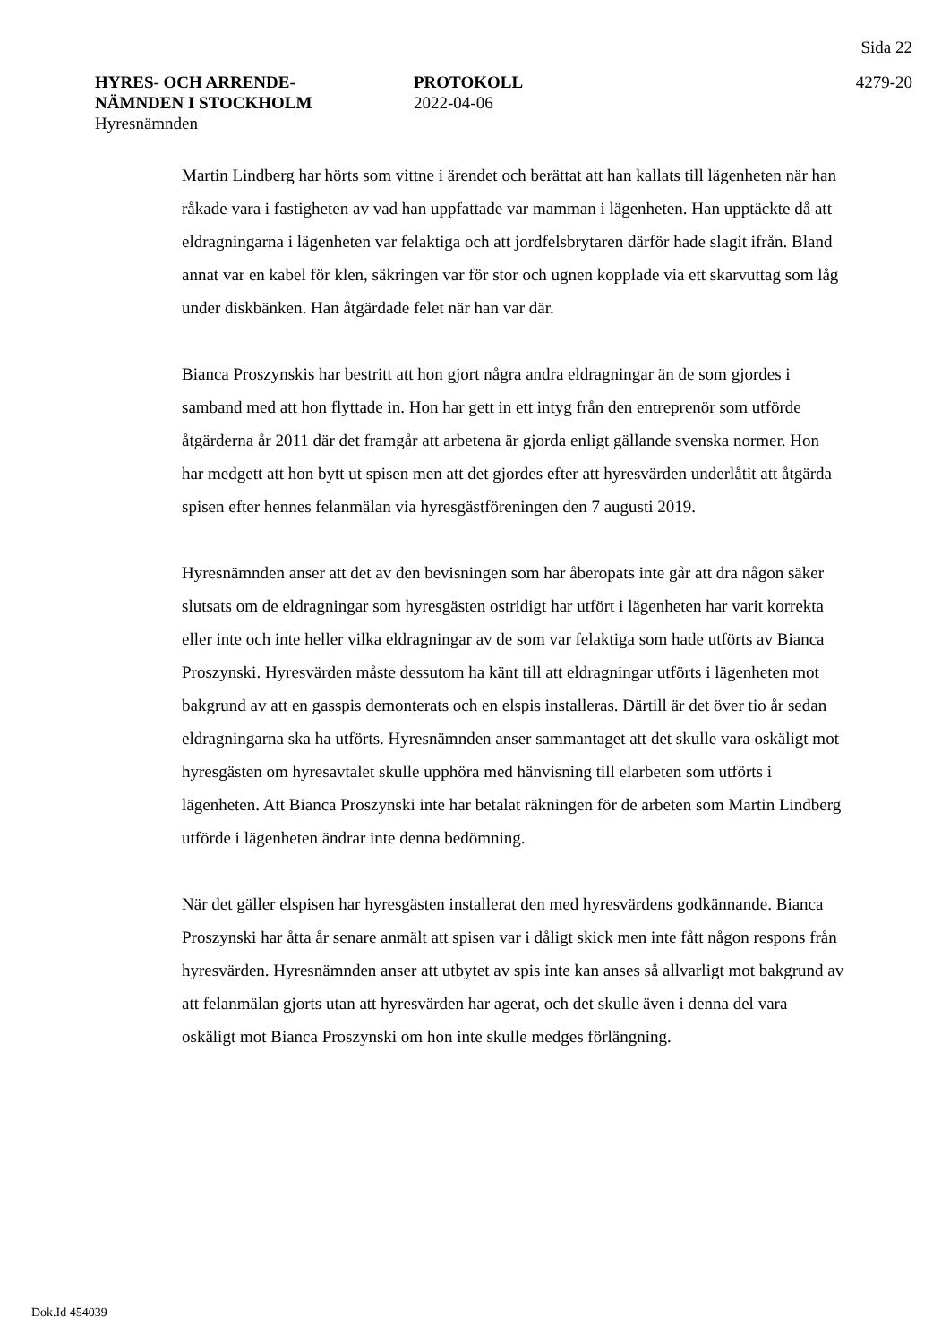Sida 22
HYRES- OCH ARRENDE-
NÄMNDEN I STOCKHOLM
Hyresnämnden
PROTOKOLL
2022-04-06
4279-20
Martin Lindberg har hörts som vittne i ärendet och berättat att han kallats till lägenheten när han råkade vara i fastigheten av vad han uppfattade var mamman i lägenheten. Han upptäckte då att eldragningarna i lägenheten var felaktiga och att jordfelsbrytaren därför hade slagit ifrån. Bland annat var en kabel för klen, säkringen var för stor och ugnen kopplade via ett skarvuttag som låg under diskbänken. Han åtgärdade felet när han var där.
Bianca Proszynskis har bestritt att hon gjort några andra eldragningar än de som gjordes i samband med att hon flyttade in. Hon har gett in ett intyg från den entreprenör som utförde åtgärderna år 2011 där det framgår att arbetena är gjorda enligt gällande svenska normer. Hon har medgett att hon bytt ut spisen men att det gjordes efter att hyresvärden underlåtit att åtgärda spisen efter hennes felanmälan via hyresgästföreningen den 7 augusti 2019.
Hyresnämnden anser att det av den bevisningen som har åberopats inte går att dra någon säker slutsats om de eldragningar som hyresgästen ostridigt har utfört i lägenheten har varit korrekta eller inte och inte heller vilka eldragningar av de som var felaktiga som hade utförts av Bianca Proszynski. Hyresvärden måste dessutom ha känt till att eldragningar utförts i lägenheten mot bakgrund av att en gasspis demonterats och en elspis installeras. Därtill är det över tio år sedan eldragningarna ska ha utförts. Hyresnämnden anser sammantaget att det skulle vara oskäligt mot hyresgästen om hyresavtalet skulle upphöra med hänvisning till elarbeten som utförts i lägenheten. Att Bianca Proszynski inte har betalat räkningen för de arbeten som Martin Lindberg utförde i lägenheten ändrar inte denna bedömning.
När det gäller elspisen har hyresgästen installerat den med hyresvärdens godkännande. Bianca Proszynski har åtta år senare anmält att spisen var i dåligt skick men inte fått någon respons från hyresvärden. Hyresnämnden anser att utbytet av spis inte kan anses så allvarligt mot bakgrund av att felanmälan gjorts utan att hyresvärden har agerat, och det skulle även i denna del vara oskäligt mot Bianca Proszynski om hon inte skulle medges förlängning.
Dok.Id 454039